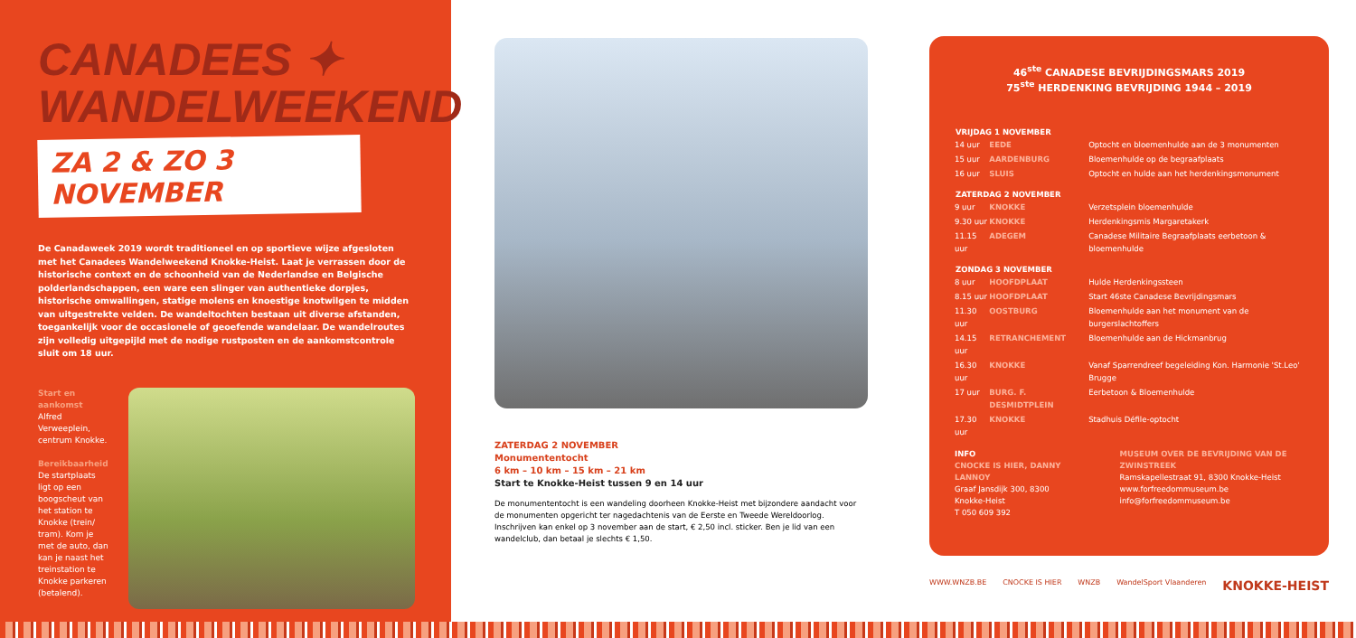CANADEES ✦
WANDELWEEKEND
ZA 2 & ZO 3 NOVEMBER
De Canadaweek 2019 wordt traditioneel en op sportieve wijze afgesloten met het Canadees Wandelweekend Knokke-Heist. Laat je verrassen door de historische context en de schoonheid van de Nederlandse en Belgische polderlandschappen, een ware een slinger van authentieke dorpjes, historische omwallingen, statige molens en knoestige knotwilgen te midden van uitgestrekte velden. De wandeltochten bestaan uit diverse afstanden, toegankelijk voor de occasionele of geoefende wandelaar. De wandelroutes zijn volledig uitgepijld met de nodige rustposten en de aankomstcontrole sluit om 18 uur.
Start en aankomst
Alfred Verweeplein, centrum Knokke.
Bereikbaarheid
De startplaats ligt op een boogscheut van het station te Knokke (trein/ tram). Kom je met de auto, dan kan je naast het treinstation te Knokke parkeren (betalend).
ZATERDAG 2 NOVEMBER
Monumententocht
6 km – 10 km – 15 km – 21 km
Start te Knokke-Heist tussen 9 en 14 uur
De monumententocht is een wandeling doorheen Knokke-Heist met bijzondere aandacht voor de monumenten opgericht ter nagedachtenis van de Eerste en Tweede Wereldoorlog. Inschrijven kan enkel op 3 november aan de start, € 2,50 incl. sticker. Ben je lid van een wandelclub, dan betaal je slechts € 1,50.
46<sup>ste</sup> CANADESE BEVRIJDINGSMARS 2019
75<sup>ste</sup> HERDENKING BEVRIJDING 1944 – 2019
| VRIJDAG 1 NOVEMBER | | |
| --- | --- | --- |
| 14 uur | EEDE | Optocht en bloemenhulde aan de 3 monumenten |
| 15 uur | AARDENBURG | Bloemenhulde op de begraafplaats |
| 16 uur | SLUIS | Optocht en hulde aan het herdenkingsmonument |
| ZATERDAG 2 NOVEMBER | | |
| 9 uur | KNOKKE | Verzetsplein bloemenhulde |
| 9.30 uur | KNOKKE | Herdenkingsmis Margaretakerk |
| 11.15 uur | ADEGEM | Canadese Militaire Begraafplaats eerbetoon & bloemenhulde |
| ZONDAG 3 NOVEMBER | | |
| 8 uur | HOOFDPLAAT | Hulde Herdenkingssteen |
| 8.15 uur | HOOFDPLAAT | Start 46ste Canadese Bevrijdingsmars |
| 11.30 uur | OOSTBURG | Bloemenhulde aan het monument van de burgerslachtoffers |
| 14.15 uur | RETRANCHEMENT | Bloemenhulde aan de Hickmanbrug |
| 16.30 uur | KNOKKE | Vanaf Sparrendreef begeleiding Kon. Harmonie 'St.Leo' Brugge |
| 17 uur | BURG. F. DESMIDTPLEIN | Eerbetoon & Bloemenhulde |
| 17.30 uur | KNOKKE | Stadhuis Défile-optocht |
INFO
CNOCKE IS HIER, DANNY LANNOY
Graaf Jansdijk 300, 8300 Knokke-Heist
T 050 609 392
MUSEUM OVER DE BEVRIJDING VAN DE ZWINSTREEK
Ramskapellestraat 91, 8300 Knokke-Heist
www.forfreedommuseum.be
info@forfreedommuseum.be
WWW.WNZB.BE CNOCKE IS HIER WNZB WandelSport Vlaanderen KNOKKE-HEIST